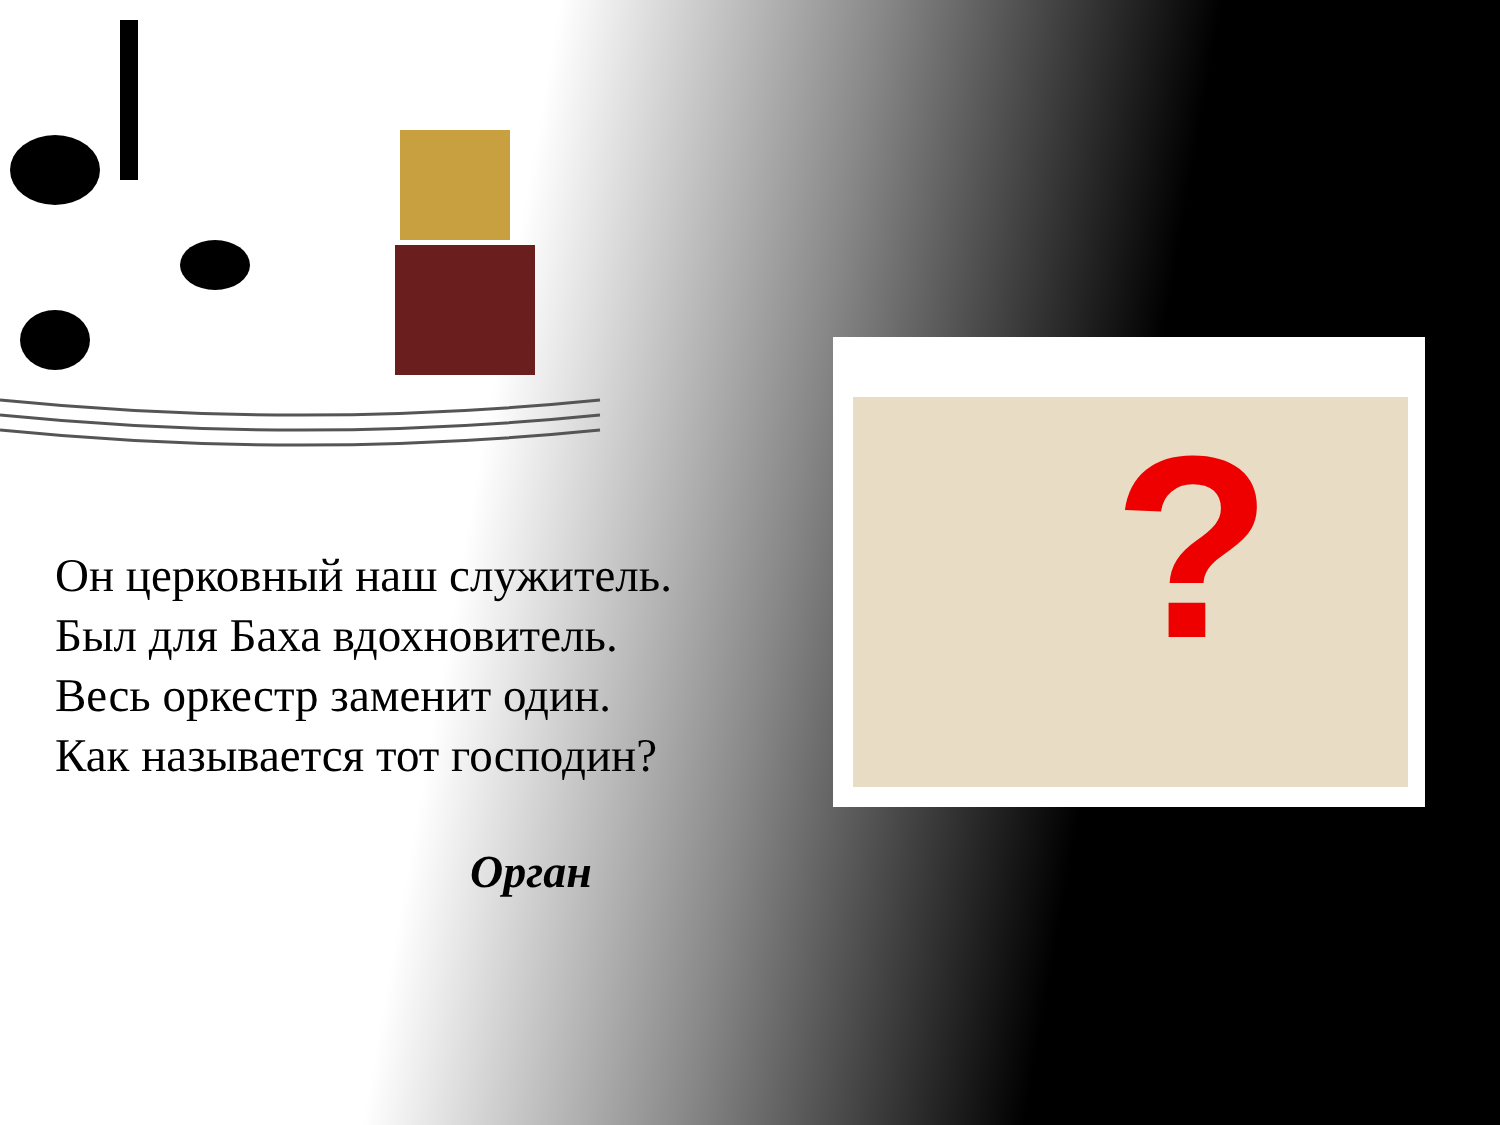?
Он церковный наш служитель.
Был для Баха вдохновитель.
Весь оркестр заменит один.
Как называется тот господин?
Орган